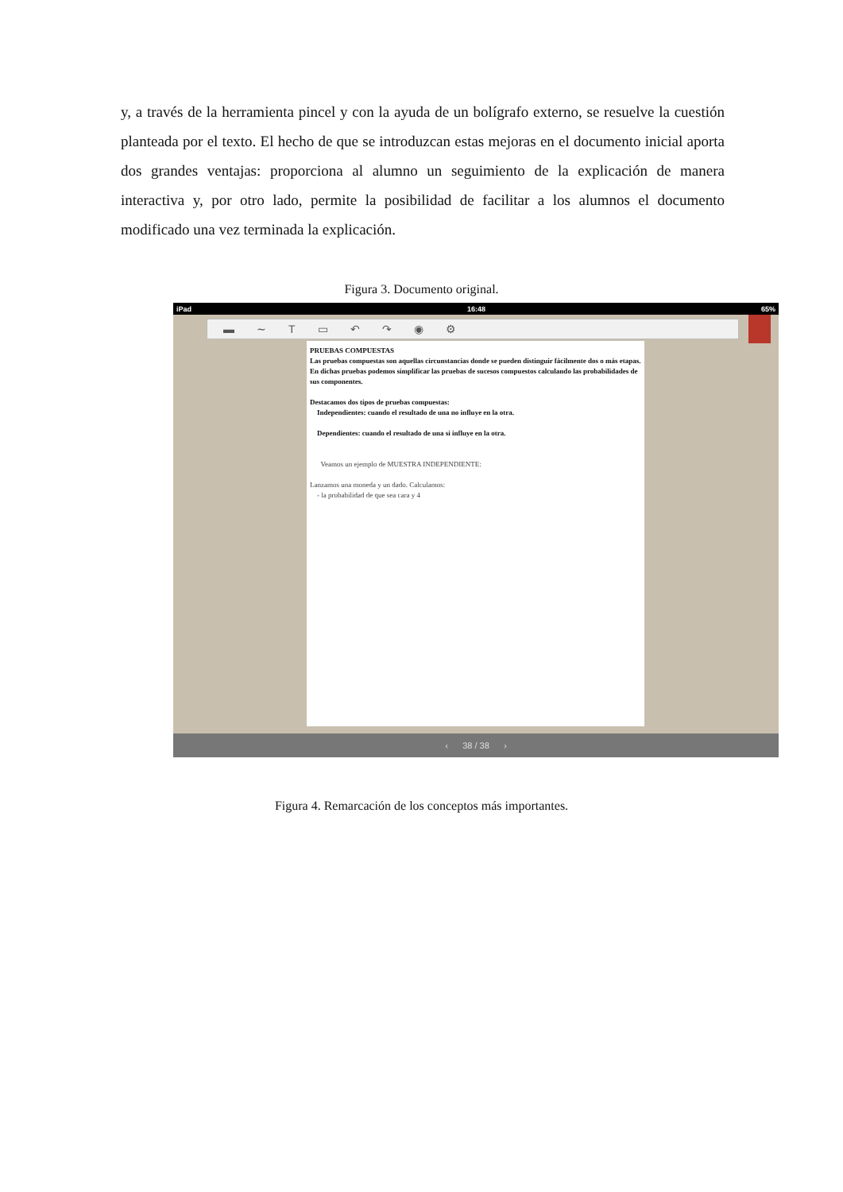y, a través de la herramienta pincel y con la ayuda de un bolígrafo externo, se resuelve la cuestión planteada por el texto. El hecho de que se introduzcan estas mejoras en el documento inicial aporta dos grandes ventajas: proporciona al alumno un seguimiento de la explicación de manera interactiva y, por otro lado, permite la posibilidad de facilitar a los alumnos el documento modificado una vez terminada la explicación.
Figura 3. Documento original.
iPad 16:48 65%
▬ ∼ T ▭ ↶ ↷ ◉ ⚙
PRUEBAS COMPUESTAS
Las pruebas compuestas son aquellas circunstancias donde se pueden distinguir fácilmente dos o más etapas. En dichas pruebas podemos simplificar las pruebas de sucesos compuestos calculando las probabilidades de sus componentes.
Destacamos dos tipos de pruebas compuestas:
Independientes: cuando el resultado de una no influye en la otra.
Dependientes: cuando el resultado de una si influye en la otra.
Veamos un ejemplo de MUESTRA INDEPENDIENTE:
Lanzamos una moneda y un dado. Calculamos:
- la probabilidad de que sea cara y 4
‹ 38 / 38 ›
Figura 4. Remarcación de los conceptos más importantes.